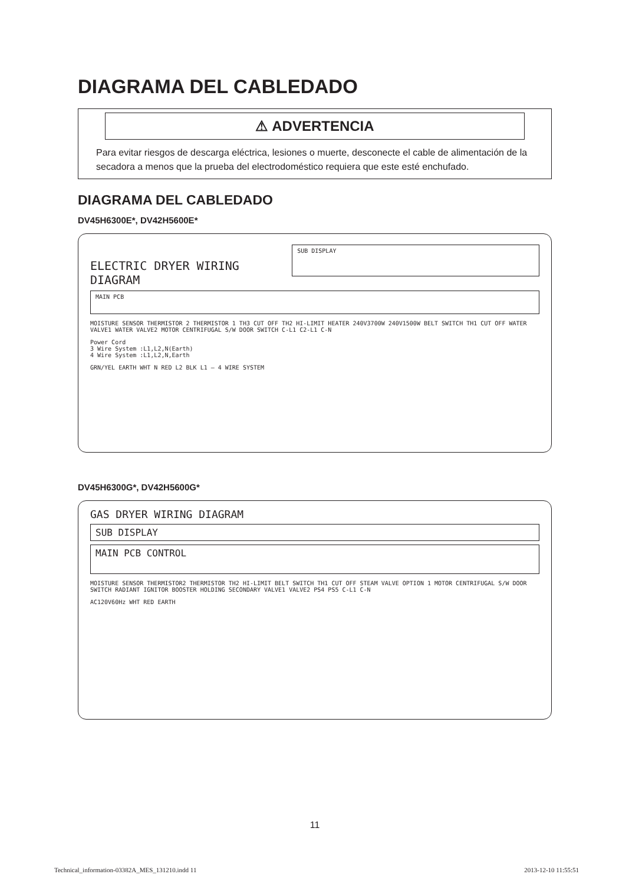DIAGRAMA DEL CABLEDADO
⚠ ADVERTENCIA
Para evitar riesgos de descarga eléctrica, lesiones o muerte, desconecte el cable de alimentación de la secadora a menos que la prueba del electrodoméstico requiera que este esté enchufado.
DIAGRAMA DEL CABLEDADO
DV45H6300E*, DV42H5600E*
ELECTRIC DRYER WIRING DIAGRAM
SUB DISPLAY
MAIN PCB
MOISTURE SENSOR THERMISTOR 2 THERMISTOR 1 TH3 CUT OFF TH2 HI-LIMIT HEATER 240V3700W 240V1500W BELT SWITCH TH1 CUT OFF WATER VALVE1 WATER VALVE2 MOTOR CENTRIFUGAL S/W DOOR SWITCH C-L1 C2-L1 C-N
Power Cord
3 Wire System :L1,L2,N(Earth)
4 Wire System :L1,L2,N,Earth
GRN/YEL EARTH WHT N RED L2 BLK L1 — 4 WIRE SYSTEM
DV45H6300G*, DV42H5600G*
GAS DRYER WIRING DIAGRAM
SUB DISPLAY
MAIN PCB CONTROL
MOISTURE SENSOR THERMISTOR2 THERMISTOR TH2 HI-LIMIT BELT SWITCH TH1 CUT OFF STEAM VALVE OPTION 1 MOTOR CENTRIFUGAL S/W DOOR SWITCH RADIANT IGNITOR BOOSTER HOLDING SECONDARY VALVE1 VALVE2 PS4 PS5 C-L1 C-N
AC120V60Hz WHT RED EARTH
11
Technical_information-03382A_MES_131210.indd 11 2013-12-10 11:55:51